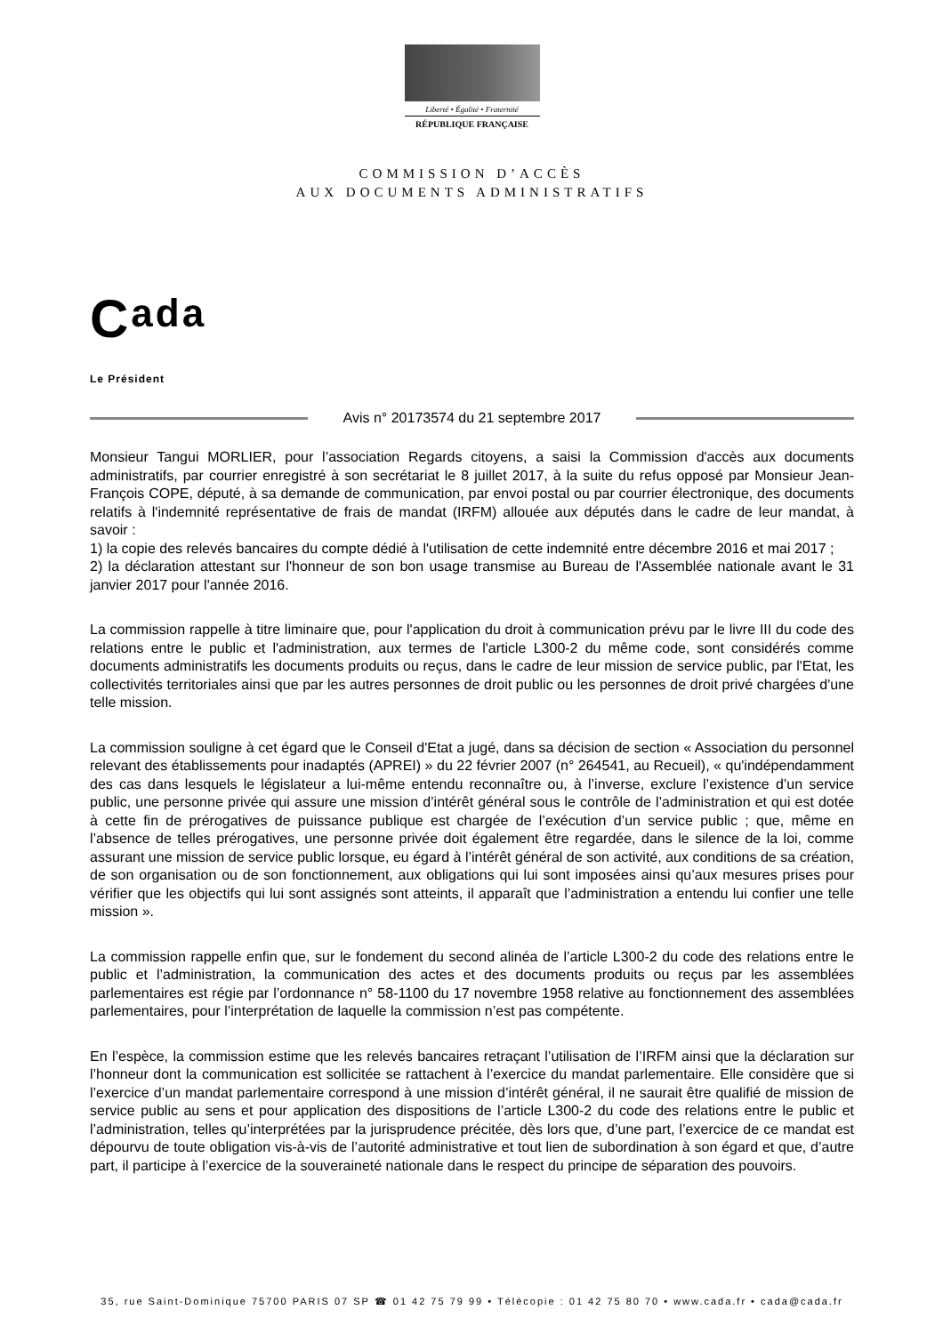Liberté • Égalité • Fraternité
RÉPUBLIQUE FRANÇAISE
COMMISSION D’ACCÈS
AUX DOCUMENTS ADMINISTRATIFS
Cada
Le Président
Avis n° 20173574 du 21 septembre 2017
Monsieur Tangui MORLIER, pour l’association Regards citoyens, a saisi la Commission d'accès aux documents administratifs, par courrier enregistré à son secrétariat le 8 juillet 2017, à la suite du refus opposé par Monsieur Jean-François COPE, député, à sa demande de communication, par envoi postal ou par courrier électronique, des documents relatifs à l'indemnité représentative de frais de mandat (IRFM) allouée aux députés dans le cadre de leur mandat, à savoir :
1) la copie des relevés bancaires du compte dédié à l'utilisation de cette indemnité entre décembre 2016 et mai 2017 ;
2) la déclaration attestant sur l'honneur de son bon usage transmise au Bureau de l'Assemblée nationale avant le 31 janvier 2017 pour l'année 2016.
La commission rappelle à titre liminaire que, pour l'application du droit à communication prévu par le livre III du code des relations entre le public et l'administration, aux termes de l'article L300-2 du même code, sont considérés comme documents administratifs les documents produits ou reçus, dans le cadre de leur mission de service public, par l'Etat, les collectivités territoriales ainsi que par les autres personnes de droit public ou les personnes de droit privé chargées d'une telle mission.
La commission souligne à cet égard que le Conseil d'Etat a jugé, dans sa décision de section « Association du personnel relevant des établissements pour inadaptés (APREI) » du 22 février 2007 (n° 264541, au Recueil), « qu'indépendamment des cas dans lesquels le législateur a lui-même entendu reconnaître ou, à l’inverse, exclure l’existence d’un service public, une personne privée qui assure une mission d’intérêt général sous le contrôle de l’administration et qui est dotée à cette fin de prérogatives de puissance publique est chargée de l’exécution d’un service public ; que, même en l’absence de telles prérogatives, une personne privée doit également être regardée, dans le silence de la loi, comme assurant une mission de service public lorsque, eu égard à l’intérêt général de son activité, aux conditions de sa création, de son organisation ou de son fonctionnement, aux obligations qui lui sont imposées ainsi qu’aux mesures prises pour vérifier que les objectifs qui lui sont assignés sont atteints, il apparaît que l’administration a entendu lui confier une telle mission ».
La commission rappelle enfin que, sur le fondement du second alinéa de l’article L300-2 du code des relations entre le public et l’administration, la communication des actes et des documents produits ou reçus par les assemblées parlementaires est régie par l’ordonnance n° 58-1100 du 17 novembre 1958 relative au fonctionnement des assemblées parlementaires, pour l’interprétation de laquelle la commission n’est pas compétente.
En l’espèce, la commission estime que les relevés bancaires retraçant l’utilisation de l’IRFM ainsi que la déclaration sur l’honneur dont la communication est sollicitée se rattachent à l’exercice du mandat parlementaire. Elle considère que si l’exercice d’un mandat parlementaire correspond à une mission d’intérêt général, il ne saurait être qualifié de mission de service public au sens et pour application des dispositions de l’article L300-2 du code des relations entre le public et l’administration, telles qu’interprétées par la jurisprudence précitée, dès lors que, d’une part, l’exercice de ce mandat est dépourvu de toute obligation vis-à-vis de l’autorité administrative et tout lien de subordination à son égard et que, d’autre part, il participe à l’exercice de la souveraineté nationale dans le respect du principe de séparation des pouvoirs.
35, rue Saint-Dominique 75700 PARIS 07 SP ☎ 01 42 75 79 99 • Télécopie : 01 42 75 80 70 • www.cada.fr • cada@cada.fr